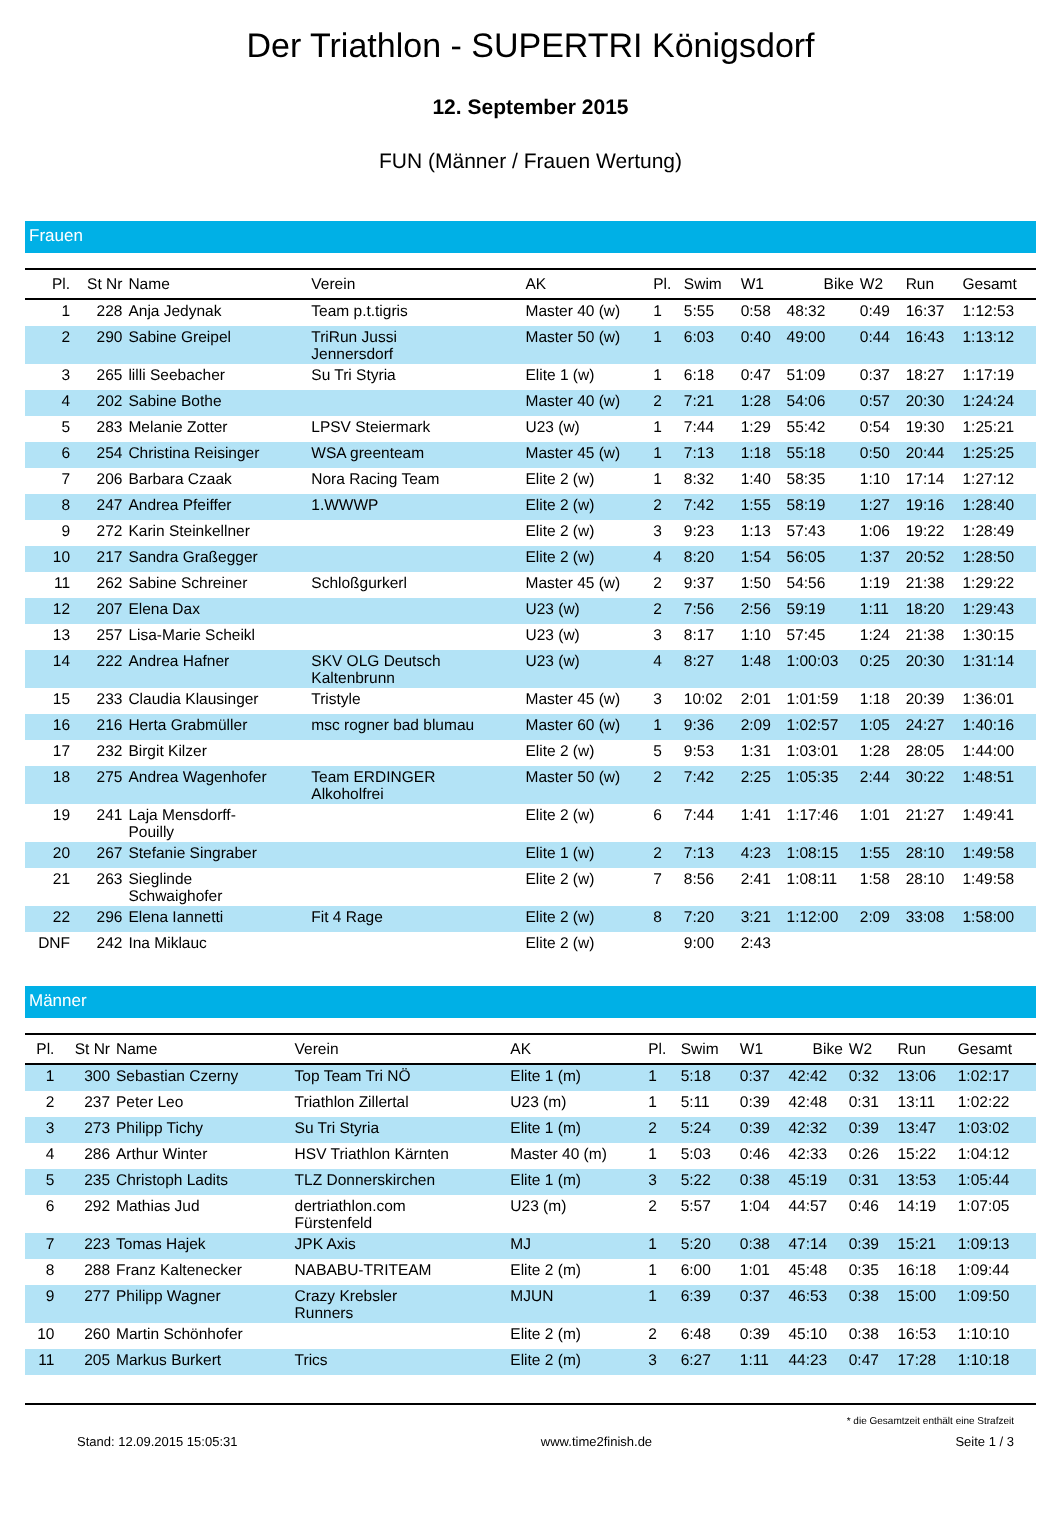Der Triathlon - SUPERTRI Königsdorf
12. September 2015
FUN (Männer / Frauen Wertung)
Frauen
| Pl. | St Nr | Name | Verein | AK | Pl. | Swim | W1 | Bike | W2 | Run | Gesamt |
| --- | --- | --- | --- | --- | --- | --- | --- | --- | --- | --- | --- |
| 1 | 228 | Anja Jedynak | Team p.t.tigris | Master 40 (w) | 1 | 5:55 | 0:58 | 48:32 | 0:49 | 16:37 | 1:12:53 |
| 2 | 290 | Sabine Greipel | TriRun Jussi Jennersdorf | Master 50 (w) | 1 | 6:03 | 0:40 | 49:00 | 0:44 | 16:43 | 1:13:12 |
| 3 | 265 | lilli Seebacher | Su Tri Styria | Elite 1 (w) | 1 | 6:18 | 0:47 | 51:09 | 0:37 | 18:27 | 1:17:19 |
| 4 | 202 | Sabine Bothe | | Master 40 (w) | 2 | 7:21 | 1:28 | 54:06 | 0:57 | 20:30 | 1:24:24 |
| 5 | 283 | Melanie Zotter | LPSV Steiermark | U23 (w) | 1 | 7:44 | 1:29 | 55:42 | 0:54 | 19:30 | 1:25:21 |
| 6 | 254 | Christina Reisinger | WSA greenteam | Master 45 (w) | 1 | 7:13 | 1:18 | 55:18 | 0:50 | 20:44 | 1:25:25 |
| 7 | 206 | Barbara Czaak | Nora Racing Team | Elite 2 (w) | 1 | 8:32 | 1:40 | 58:35 | 1:10 | 17:14 | 1:27:12 |
| 8 | 247 | Andrea Pfeiffer | 1.WWWP | Elite 2 (w) | 2 | 7:42 | 1:55 | 58:19 | 1:27 | 19:16 | 1:28:40 |
| 9 | 272 | Karin Steinkellner | | Elite 2 (w) | 3 | 9:23 | 1:13 | 57:43 | 1:06 | 19:22 | 1:28:49 |
| 10 | 217 | Sandra Graßegger | | Elite 2 (w) | 4 | 8:20 | 1:54 | 56:05 | 1:37 | 20:52 | 1:28:50 |
| 11 | 262 | Sabine Schreiner | Schloßgurkerl | Master 45 (w) | 2 | 9:37 | 1:50 | 54:56 | 1:19 | 21:38 | 1:29:22 |
| 12 | 207 | Elena Dax | | U23 (w) | 2 | 7:56 | 2:56 | 59:19 | 1:11 | 18:20 | 1:29:43 |
| 13 | 257 | Lisa-Marie Scheikl | | U23 (w) | 3 | 8:17 | 1:10 | 57:45 | 1:24 | 21:38 | 1:30:15 |
| 14 | 222 | Andrea Hafner | SKV OLG Deutsch Kaltenbrunn | U23 (w) | 4 | 8:27 | 1:48 | 1:00:03 | 0:25 | 20:30 | 1:31:14 |
| 15 | 233 | Claudia Klausinger | Tristyle | Master 45 (w) | 3 | 10:02 | 2:01 | 1:01:59 | 1:18 | 20:39 | 1:36:01 |
| 16 | 216 | Herta Grabmüller | msc rogner bad blumau | Master 60 (w) | 1 | 9:36 | 2:09 | 1:02:57 | 1:05 | 24:27 | 1:40:16 |
| 17 | 232 | Birgit Kilzer | | Elite 2 (w) | 5 | 9:53 | 1:31 | 1:03:01 | 1:28 | 28:05 | 1:44:00 |
| 18 | 275 | Andrea Wagenhofer | Team ERDINGER Alkoholfrei | Master 50 (w) | 2 | 7:42 | 2:25 | 1:05:35 | 2:44 | 30:22 | 1:48:51 |
| 19 | 241 | Laja Mensdorff- Pouilly | | Elite 2 (w) | 6 | 7:44 | 1:41 | 1:17:46 | 1:01 | 21:27 | 1:49:41 |
| 20 | 267 | Stefanie Singraber | | Elite 1 (w) | 2 | 7:13 | 4:23 | 1:08:15 | 1:55 | 28:10 | 1:49:58 |
| 21 | 263 | Sieglinde Schwaighofer | | Elite 2 (w) | 7 | 8:56 | 2:41 | 1:08:11 | 1:58 | 28:10 | 1:49:58 |
| 22 | 296 | Elena Iannetti | Fit 4 Rage | Elite 2 (w) | 8 | 7:20 | 3:21 | 1:12:00 | 2:09 | 33:08 | 1:58:00 |
| DNF | 242 | Ina Miklauc | | Elite 2 (w) | | 9:00 | 2:43 | | | | |
Männer
| Pl. | St Nr | Name | Verein | AK | Pl. | Swim | W1 | Bike | W2 | Run | Gesamt |
| --- | --- | --- | --- | --- | --- | --- | --- | --- | --- | --- | --- |
| 1 | 300 | Sebastian Czerny | Top Team Tri NÖ | Elite 1 (m) | 1 | 5:18 | 0:37 | 42:42 | 0:32 | 13:06 | 1:02:17 |
| 2 | 237 | Peter Leo | Triathlon Zillertal | U23 (m) | 1 | 5:11 | 0:39 | 42:48 | 0:31 | 13:11 | 1:02:22 |
| 3 | 273 | Philipp Tichy | Su Tri Styria | Elite 1 (m) | 2 | 5:24 | 0:39 | 42:32 | 0:39 | 13:47 | 1:03:02 |
| 4 | 286 | Arthur Winter | HSV Triathlon Kärnten | Master 40 (m) | 1 | 5:03 | 0:46 | 42:33 | 0:26 | 15:22 | 1:04:12 |
| 5 | 235 | Christoph Ladits | TLZ Donnerskirchen | Elite 1 (m) | 3 | 5:22 | 0:38 | 45:19 | 0:31 | 13:53 | 1:05:44 |
| 6 | 292 | Mathias Jud | dertriathlon.com Fürstenfeld | U23 (m) | 2 | 5:57 | 1:04 | 44:57 | 0:46 | 14:19 | 1:07:05 |
| 7 | 223 | Tomas Hajek | JPK Axis | MJ | 1 | 5:20 | 0:38 | 47:14 | 0:39 | 15:21 | 1:09:13 |
| 8 | 288 | Franz Kaltenecker | NABABU-TRITEAM | Elite 2 (m) | 1 | 6:00 | 1:01 | 45:48 | 0:35 | 16:18 | 1:09:44 |
| 9 | 277 | Philipp Wagner | Crazy Krebsler Runners | MJUN | 1 | 6:39 | 0:37 | 46:53 | 0:38 | 15:00 | 1:09:50 |
| 10 | 260 | Martin Schönhofer | | Elite 2 (m) | 2 | 6:48 | 0:39 | 45:10 | 0:38 | 16:53 | 1:10:10 |
| 11 | 205 | Markus Burkert | Trics | Elite 2 (m) | 3 | 6:27 | 1:11 | 44:23 | 0:47 | 17:28 | 1:10:18 |
* die Gesamtzeit enthält eine Strafzeit
Stand: 12.09.2015 15:05:31 www.time2finish.de Seite 1 / 3